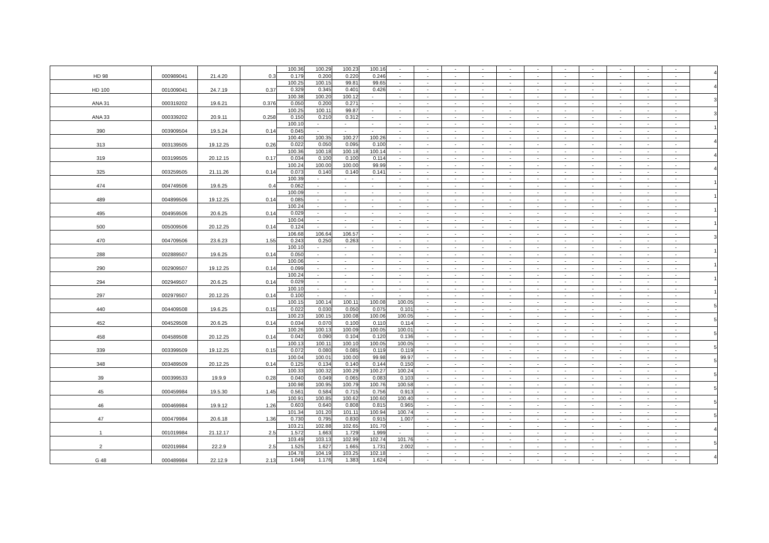| HD 98 | 000989041 | 21.4.20 | 0.3 | 100.36 | 100.29 | 100.23 | 100.16 | - | - | - | - | - | - | - | - | - | - | - | 4 |
| | | | | 0.179 | 0.200 | 0.220 | 0.246 | - | - | - | - | - | - | - | - | - | - | - | |
| HD 100 | 001009041 | 24.7.19 | 0.37 | 100.25 | 100.15 | 99.81 | 99.65 | - | - | - | - | - | - | - | - | - | - | - | 4 |
| | | | | 0.329 | 0.345 | 0.401 | 0.426 | - | - | - | - | - | - | - | - | - | - | - | |
| ANA 31 | 000319202 | 19.6.21 | 0.376 | 100.38 | 100.20 | 100.12 | - | - | - | - | - | - | - | - | - | - | - | - | 3 |
| | | | | 0.050 | 0.200 | 0.271 | - | - | - | - | - | - | - | - | - | - | - | - | |
| ANA 33 | 000339202 | 20.9.11 | 0.258 | 100.25 | 100.11 | 99.87 | - | - | - | - | - | - | - | - | - | - | - | - | 3 |
| | | | | 0.150 | 0.210 | 0.312 | - | - | - | - | - | - | - | - | - | - | - | - | |
| 390 | 003909504 | 19.5.24 | 0.14 | 100.10 | - | - | - | - | - | - | - | - | - | - | - | - | - | - | 1 |
| | | | | 0.045 | - | - | - | - | - | - | - | - | - | - | - | - | - | - | |
| 313 | 003139505 | 19.12.25 | 0.26 | 100.40 | 100.35 | 100.27 | 100.26 | - | - | - | - | - | - | - | - | - | - | - | 4 |
| | | | | 0.022 | 0.050 | 0.095 | 0.100 | - | - | - | - | - | - | - | - | - | - | - | |
| 319 | 003199505 | 20.12.15 | 0.17 | 100.36 | 100.18 | 100.18 | 100.14 | - | - | - | - | - | - | - | - | - | - | - | 4 |
| | | | | 0.034 | 0.100 | 0.100 | 0.114 | - | - | - | - | - | - | - | - | - | - | - | |
| 325 | 003259505 | 21.11.26 | 0.14 | 100.24 | 100.00 | 100.00 | 99.99 | - | - | - | - | - | - | - | - | - | - | - | 4 |
| | | | | 0.073 | 0.140 | 0.140 | 0.141 | - | - | - | - | - | - | - | - | - | - | - | |
| 474 | 004749506 | 19.6.25 | 0.4 | 100.39 | - | - | - | - | - | - | - | - | - | - | - | - | - | - | 1 |
| | | | | 0.062 | - | - | - | - | - | - | - | - | - | - | - | - | - | - | |
| 489 | 004899506 | 19.12.25 | 0.14 | 100.09 | - | - | - | - | - | - | - | - | - | - | - | - | - | - | 1 |
| | | | | 0.085 | - | - | - | - | - | - | - | - | - | - | - | - | - | - | |
| 495 | 004959506 | 20.6.25 | 0.14 | 100.24 | - | - | - | - | - | - | - | - | - | - | - | - | - | - | 1 |
| | | | | 0.029 | - | - | - | - | - | - | - | - | - | - | - | - | - | - | |
| 500 | 005009506 | 20.12.25 | 0.14 | 100.04 | - | - | - | - | - | - | - | - | - | - | - | - | - | - | 1 |
| | | | | 0.124 | - | - | - | - | - | - | - | - | - | - | - | - | - | - | |
| 470 | 004709506 | 23.6.23 | 1.55 | 106.68 | 106.64 | 106.57 | - | - | - | - | - | - | - | - | - | - | - | - | 3 |
| | | | | 0.243 | 0.250 | 0.263 | - | - | - | - | - | - | - | - | - | - | - | - | |
| 288 | 002889507 | 19.6.25 | 0.14 | 100.10 | - | - | - | - | - | - | - | - | - | - | - | - | - | - | 1 |
| | | | | 0.050 | - | - | - | - | - | - | - | - | - | - | - | - | - | - | |
| 290 | 002909507 | 19.12.25 | 0.14 | 100.06 | - | - | - | - | - | - | - | - | - | - | - | - | - | - | 1 |
| | | | | 0.099 | - | - | - | - | - | - | - | - | - | - | - | - | - | - | |
| 294 | 002949507 | 20.6.25 | 0.14 | 100.24 | - | - | - | - | - | - | - | - | - | - | - | - | - | - | 1 |
| | | | | 0.029 | - | - | - | - | - | - | - | - | - | - | - | - | - | - | |
| 297 | 002979507 | 20.12.25 | 0.14 | 100.10 | - | - | - | - | - | - | - | - | - | - | - | - | - | - | 1 |
| | | | | 0.100 | - | - | - | - | - | - | - | - | - | - | - | - | - | - | |
| 440 | 004409508 | 19.6.25 | 0.15 | 100.15 | 100.14 | 100.11 | 100.08 | 100.05 | - | - | - | - | - | - | - | - | - | - | 5 |
| | | | | 0.022 | 0.030 | 0.050 | 0.075 | 0.101 | - | - | - | - | - | - | - | - | - | - | |
| 452 | 004529508 | 20.6.25 | 0.14 | 100.23 | 100.15 | 100.08 | 100.06 | 100.05 | - | - | - | - | - | - | - | - | - | - | 5 |
| | | | | 0.034 | 0.070 | 0.100 | 0.110 | 0.114 | - | - | - | - | - | - | - | - | - | - | |
| 458 | 004589508 | 20.12.25 | 0.14 | 100.26 | 100.13 | 100.09 | 100.05 | 100.01 | - | - | - | - | - | - | - | - | - | - | 5 |
| | | | | 0.042 | 0.090 | 0.104 | 0.120 | 0.136 | - | - | - | - | - | - | - | - | - | - | |
| 339 | 003399509 | 19.12.25 | 0.15 | 100.13 | 100.11 | 100.10 | 100.05 | 100.05 | - | - | - | - | - | - | - | - | - | - | 5 |
| | | | | 0.072 | 0.080 | 0.085 | 0.119 | 0.119 | - | - | - | - | - | - | - | - | - | - | |
| 348 | 003489509 | 20.12.25 | 0.14 | 100.04 | 100.01 | 100.00 | 99.98 | 99.97 | - | - | - | - | - | - | - | - | - | - | 5 |
| | | | | 0.125 | 0.134 | 0.140 | 0.144 | 0.150 | - | - | - | - | - | - | - | - | - | - | |
| 39 | 000399533 | 19.9.9 | 0.28 | 100.33 | 100.32 | 100.29 | 100.27 | 100.24 | - | - | - | - | - | - | - | - | - | - | 5 |
| | | | | 0.040 | 0.049 | 0.065 | 0.083 | 0.103 | - | - | - | - | - | - | - | - | - | - | |
| 45 | 000459984 | 19.5.30 | 1.45 | 100.98 | 100.95 | 100.79 | 100.76 | 100.58 | - | - | - | - | - | - | - | - | - | - | 5 |
| | | | | 0.561 | 0.584 | 0.715 | 0.756 | 0.913 | - | - | - | - | - | - | - | - | - | - | |
| 46 | 000469984 | 19.9.12 | 1.26 | 100.91 | 100.85 | 100.62 | 100.60 | 100.40 | - | - | - | - | - | - | - | - | - | - | 5 |
| | | | | 0.603 | 0.640 | 0.808 | 0.815 | 0.965 | - | - | - | - | - | - | - | - | - | - | |
| 47 | 000479984 | 20.6.18 | 1.36 | 101.34 | 101.20 | 101.11 | 100.94 | 100.74 | - | - | - | - | - | - | - | - | - | - | 5 |
| | | | | 0.730 | 0.795 | 0.830 | 0.915 | 1.007 | - | - | - | - | - | - | - | - | - | - | |
| 1 | 001019984 | 21.12.17 | 2.5 | 103.21 | 102.88 | 102.65 | 101.70 | - | - | - | - | - | - | - | - | - | - | - | 4 |
| | | | | 1.572 | 1.663 | 1.729 | 1.999 | - | - | - | - | - | - | - | - | - | - | - | |
| 2 | 002019984 | 22.2.9 | 2.5 | 103.49 | 103.13 | 102.99 | 102.74 | 101.76 | - | - | - | - | - | - | - | - | - | - | 5 |
| | | | | 1.525 | 1.627 | 1.665 | 1.731 | 2.002 | - | - | - | - | - | - | - | - | - | - | |
| G 48 | 000489984 | 22.12.9 | 2.13 | 104.78 | 104.19 | 103.25 | 102.18 | - | - | - | - | - | - | - | - | - | - | - | 4 |
| | | | | 1.049 | 1.176 | 1.383 | 1.624 | - | - | - | - | - | - | - | - | - | - | - | |